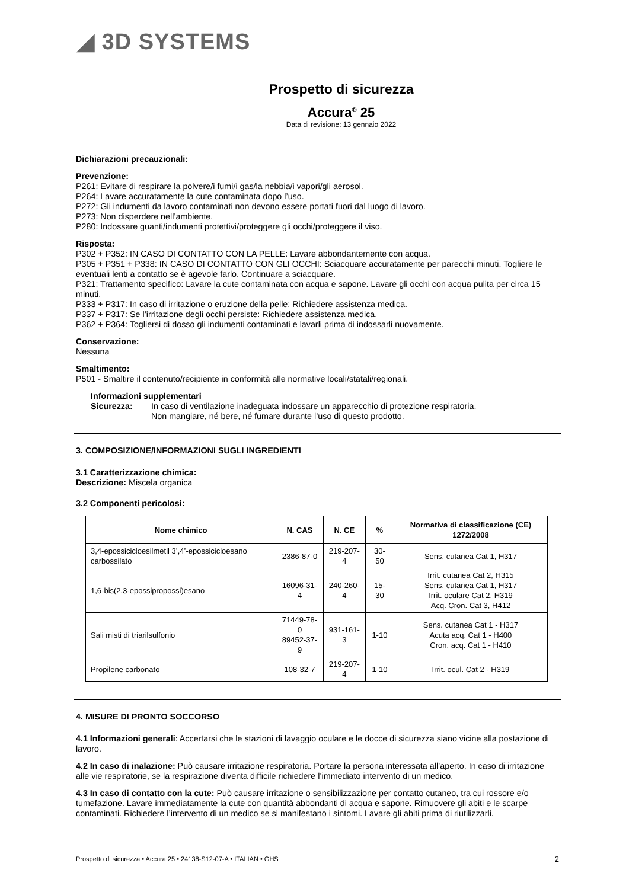◢ 3D SYSTEMS
Prospetto di sicurezza
Accura<sup>®</sup> 25
Data di revisione: 13 gennaio 2022
Dichiarazioni precauzionali:
Prevenzione:
P261: Evitare di respirare la polvere/i fumi/i gas/la nebbia/i vapori/gli aerosol.
P264: Lavare accuratamente la cute contaminata dopo l’uso.
P272: Gli indumenti da lavoro contaminati non devono essere portati fuori dal luogo di lavoro.
P273: Non disperdere nell’ambiente.
P280: Indossare guanti/indumenti protettivi/proteggere gli occhi/proteggere il viso.
Risposta:
P302 + P352: IN CASO DI CONTATTO CON LA PELLE: Lavare abbondantemente con acqua.
P305 + P351 + P338: IN CASO DI CONTATTO CON GLI OCCHI: Sciacquare accuratamente per parecchi minuti. Togliere le eventuali lenti a contatto se è agevole farlo. Continuare a sciacquare.
P321: Trattamento specifico: Lavare la cute contaminata con acqua e sapone. Lavare gli occhi con acqua pulita per circa 15 minuti.
P333 + P317: In caso di irritazione o eruzione della pelle: Richiedere assistenza medica.
P337 + P317: Se l’irritazione degli occhi persiste: Richiedere assistenza medica.
P362 + P364: Togliersi di dosso gli indumenti contaminati e lavarli prima di indossarli nuovamente.
Conservazione:
Nessuna
Smaltimento:
P501 - Smaltire il contenuto/recipiente in conformità alle normative locali/statali/regionali.
Informazioni supplementari
Sicurezza: In caso di ventilazione inadeguata indossare un apparecchio di protezione respiratoria.
Non mangiare, né bere, né fumare durante l’uso di questo prodotto.
3. COMPOSIZIONE/INFORMAZIONI SUGLI INGREDIENTI
3.1 Caratterizzazione chimica:
Descrizione: Miscela organica
3.2 Componenti pericolosi:
| Nome chimico | N. CAS | N. CE | % | Normativa di classificazione (CE) 1272/2008 |
| --- | --- | --- | --- | --- |
| 3,4-epossicicloesilmetil 3’,4’-epossicicloesano carbossilato | 2386-87-0 | 219-207-4 | 30-50 | Sens. cutanea Cat 1, H317 |
| 1,6-bis(2,3-epossipropossi)esano | 16096-31-4 | 240-260-4 | 15-30 | Irrit. cutanea Cat 2, H315 Sens. cutanea Cat 1, H317 Irrit. oculare Cat 2, H319 Acq. Cron. Cat 3, H412 |
| Sali misti di triarilsulfonio | 71449-78-0 89452-37-9 | 931-161-3 | 1-10 | Sens. cutanea Cat 1 - H317 Acuta acq. Cat 1 - H400 Cron. acq. Cat 1 - H410 |
| Propilene carbonato | 108-32-7 | 219-207-4 | 1-10 | Irrit. ocul. Cat 2 - H319 |
4. MISURE DI PRONTO SOCCORSO
4.1 Informazioni generali: Accertarsi che le stazioni di lavaggio oculare e le docce di sicurezza siano vicine alla postazione di lavoro.
4.2 In caso di inalazione: Può causare irritazione respiratoria. Portare la persona interessata all’aperto. In caso di irritazione alle vie respiratorie, se la respirazione diventa difficile richiedere l’immediato intervento di un medico.
4.3 In caso di contatto con la cute: Può causare irritazione o sensibilizzazione per contatto cutaneo, tra cui rossore e/o tumefazione. Lavare immediatamente la cute con quantità abbondanti di acqua e sapone. Rimuovere gli abiti e le scarpe contaminati. Richiedere l’intervento di un medico se si manifestano i sintomi. Lavare gli abiti prima di riutilizzarli.
Prospetto di sicurezza • Accura 25 • 24138-S12-07-A • ITALIAN • GHS 2